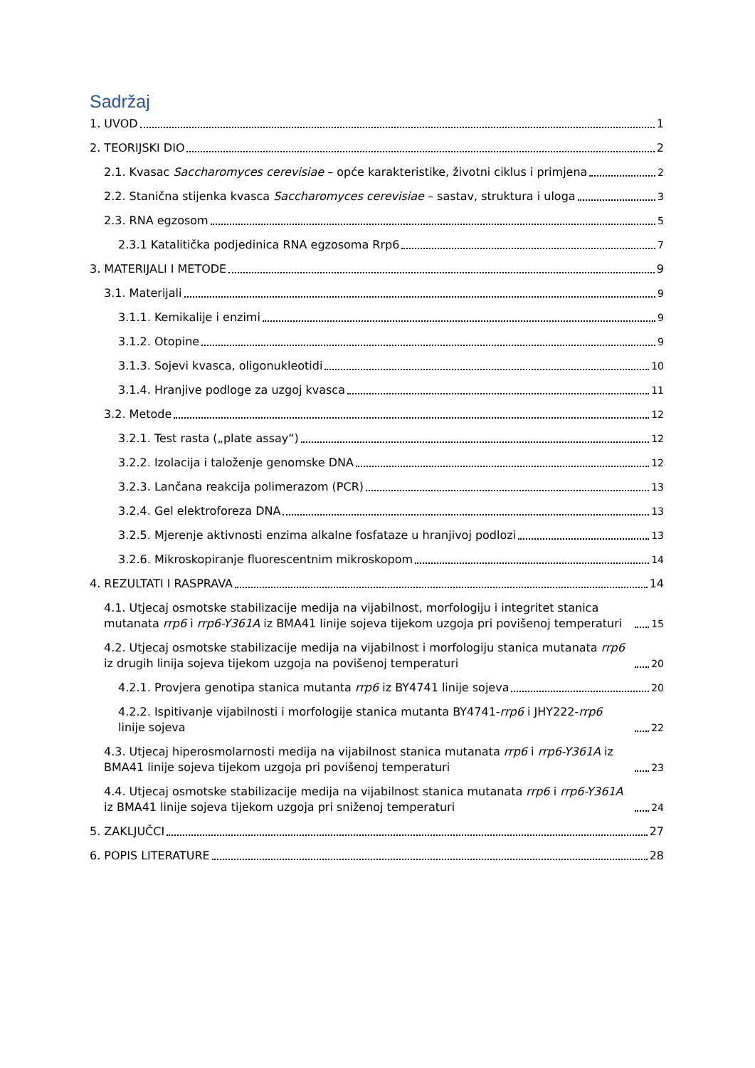Sadržaj
1. UVOD 1
2. TEORIJSKI DIO 2
2.1. Kvasac Saccharomyces cerevisiae – opće karakteristike, životni ciklus i primjena 2
2.2. Stanična stijenka kvasca Saccharomyces cerevisiae – sastav, struktura i uloga 3
2.3. RNA egzosom 5
2.3.1 Katalitička podjedinica RNA egzosoma Rrp6 7
3. MATERIJALI I METODE 9
3.1. Materijali 9
3.1.1. Kemikalije i enzimi 9
3.1.2. Otopine 9
3.1.3. Sojevi kvasca, oligonukleotidi 10
3.1.4. Hranjive podloge za uzgoj kvasca 11
3.2. Metode 12
3.2.1. Test rasta („plate assay“) 12
3.2.2. Izolacija i taloženje genomske DNA 12
3.2.3. Lančana reakcija polimerazom (PCR) 13
3.2.4. Gel elektroforeza DNA 13
3.2.5. Mjerenje aktivnosti enzima alkalne fosfataze u hranjivoj podlozi 13
3.2.6. Mikroskopiranje fluorescentnim mikroskopom 14
4. REZULTATI I RASPRAVA 14
4.1. Utjecaj osmotske stabilizacije medija na vijabilnost, morfologiju i integritet stanica mutanata rrp6 i rrp6-Y361A iz BMA41 linije sojeva tijekom uzgoja pri povišenoj temperaturi 15
4.2. Utjecaj osmotske stabilizacije medija na vijabilnost i morfologiju stanica mutanata rrp6 iz drugih linija sojeva tijekom uzgoja na povišenoj temperaturi 20
4.2.1. Provjera genotipa stanica mutanta rrp6 iz BY4741 linije sojeva 20
4.2.2. Ispitivanje vijabilnosti i morfologije stanica mutanta BY4741-rrp6 i JHY222-rrp6 linije sojeva 22
4.3. Utjecaj hiperosmolarnosti medija na vijabilnost stanica mutanata rrp6 i rrp6-Y361A iz BMA41 linije sojeva tijekom uzgoja pri povišenoj temperaturi 23
4.4. Utjecaj osmotske stabilizacije medija na vijabilnost stanica mutanata rrp6 i rrp6-Y361A iz BMA41 linije sojeva tijekom uzgoja pri sniženoj temperaturi 24
5. ZAKLJUČCI 27
6. POPIS LITERATURE 28